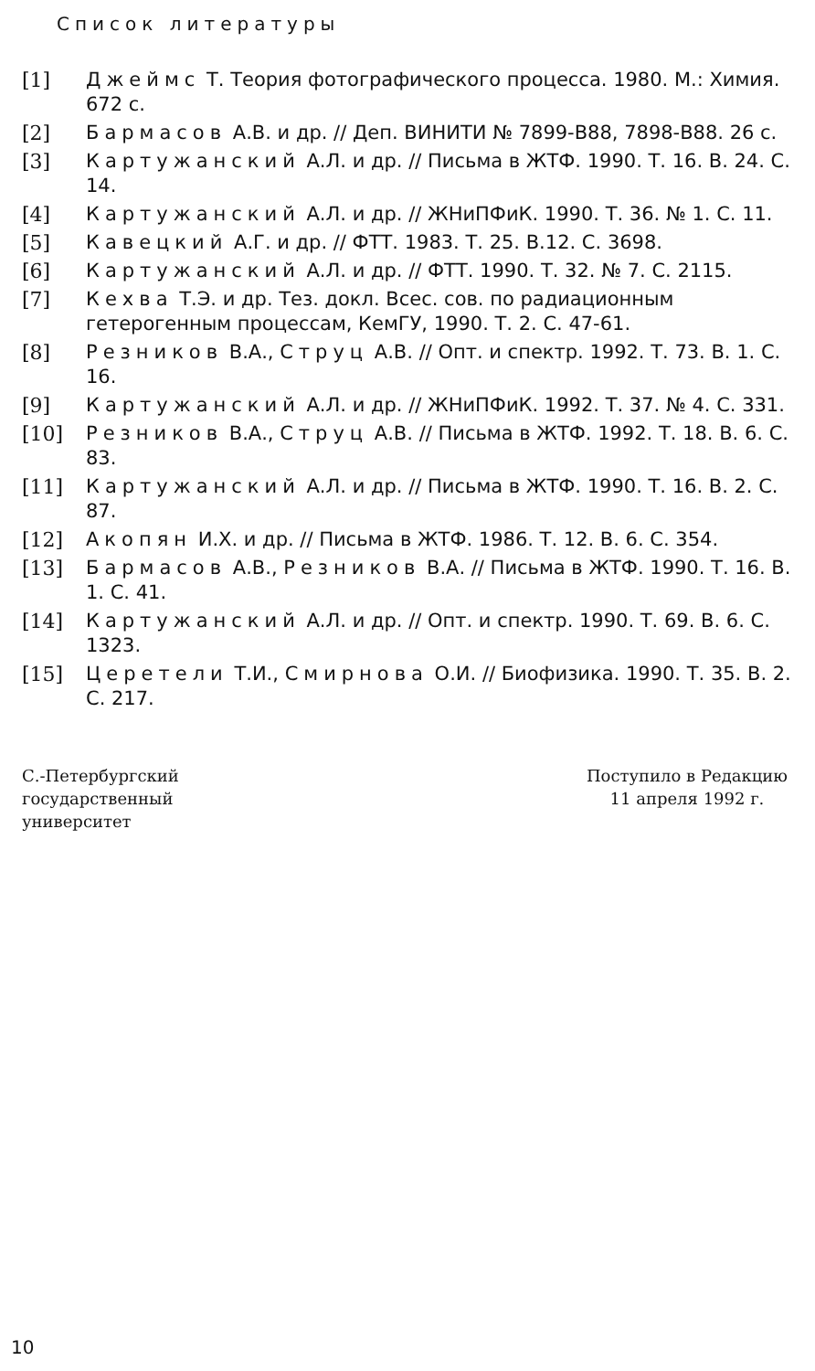Список литературы
[1] Джеймс Т. Теория фотографического процесса. 1980. М.: Химия. 672 с.
[2] Бармасов А.В. и др. // Деп. ВИНИТИ № 7899-В88, 7898-В88. 26 с.
[3] Картужанский А.Л. и др. // Письма в ЖТФ. 1990. Т. 16. В. 24. С. 14.
[4] Картужанский А.Л. и др. // ЖНиПФиК. 1990. Т. 36. № 1. С. 11.
[5] Кавецкий А.Г. и др. // ФТТ. 1983. Т. 25. В.12. С. 3698.
[6] Картужанский А.Л. и др. // ФТТ. 1990. Т. 32. № 7. С. 2115.
[7] Кехва Т.Э. и др. Тез. докл. Всес. сов. по радиационным гетерогенным процессам, КемГУ, 1990. Т. 2. С. 47-61.
[8] Резников В.А., Струц А.В. // Опт. и спектр. 1992. Т. 73. В. 1. С. 16.
[9] Картужанский А.Л. и др. // ЖНиПФиК. 1992. Т. 37. № 4. С. 331.
[10] Резников В.А., Струц А.В. // Письма в ЖТФ. 1992. Т. 18. В. 6. С. 83.
[11] Картужанский А.Л. и др. // Письма в ЖТФ. 1990. Т. 16. В. 2. С. 87.
[12] Акопян И.Х. и др. // Письма в ЖТФ. 1986. Т. 12. В. 6. С. 354.
[13] Бармасов А.В., Резников В.А. // Письма в ЖТФ. 1990. Т. 16. В. 1. С. 41.
[14] Картужанский А.Л. и др. // Опт. и спектр. 1990. Т. 69. В. 6. С. 1323.
[15] Церетели Т.И., Смирнова О.И. // Биофизика. 1990. Т. 35. В. 2. С. 217.
С.-Петербургский
государственный
университет
Поступило в Редакцию
11 апреля 1992 г.
10